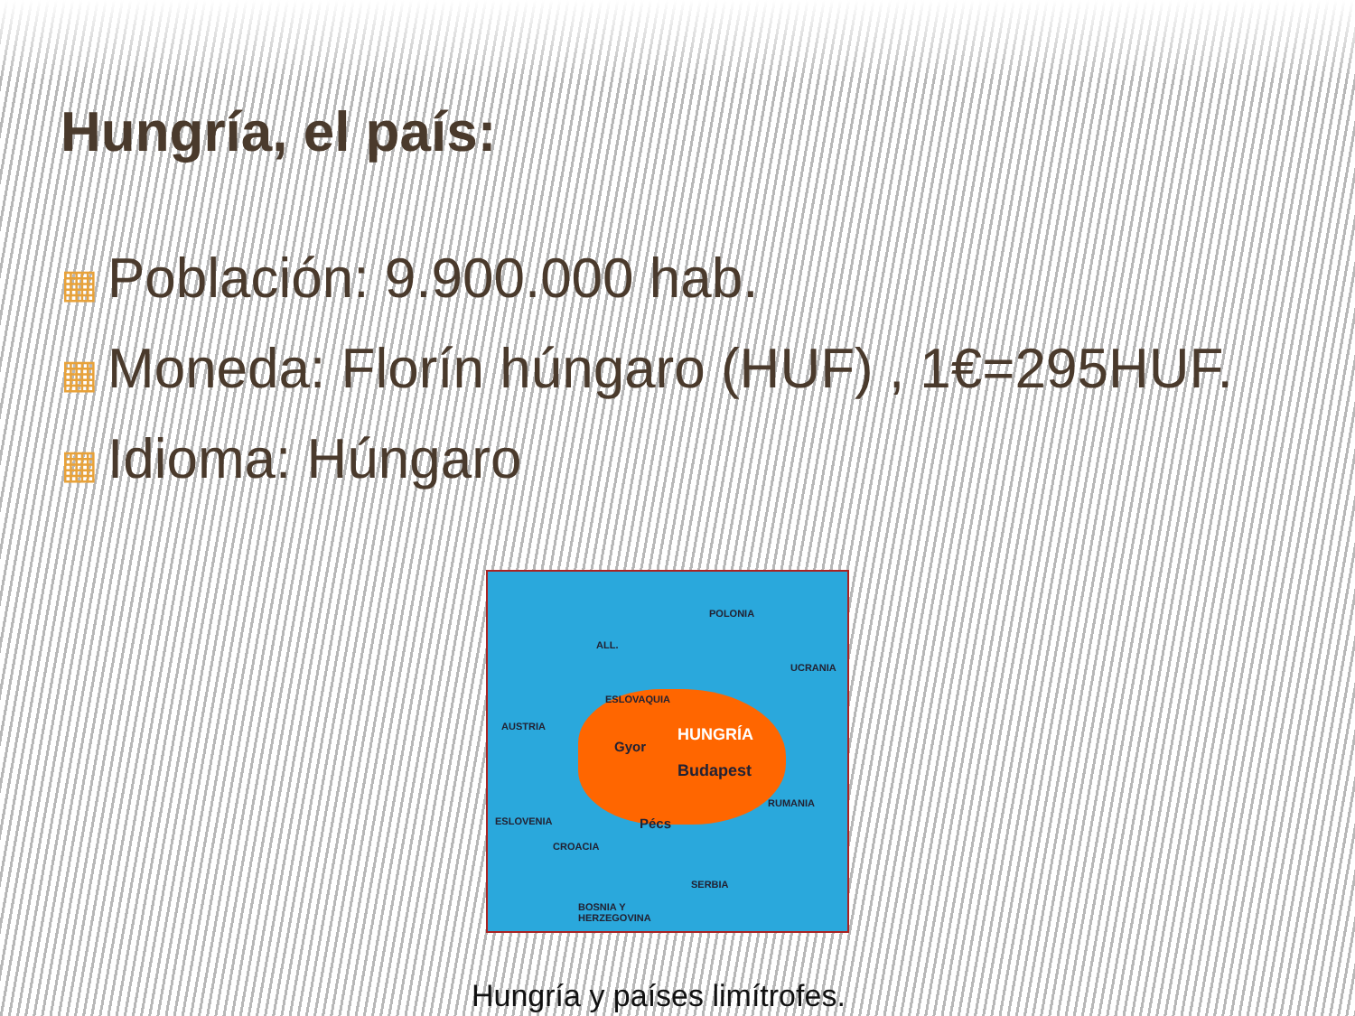Hungría, el país:
▦ Población: 9.900.000 hab.
▦ Moneda: Florín húngaro (HUF) , 1€=295HUF.
▦ Idioma: Húngaro
POLONIA
ALL.
UCRANIA
ESLOVAQUIA
AUSTRIA HUNGRÍA
Gyor
Budapest
RUMANIA
Pécs
ESLOVENIA
CROACIA
SERBIA
BOSNIA Y
HERZEGOVINA
Hungría y países limítrofes.